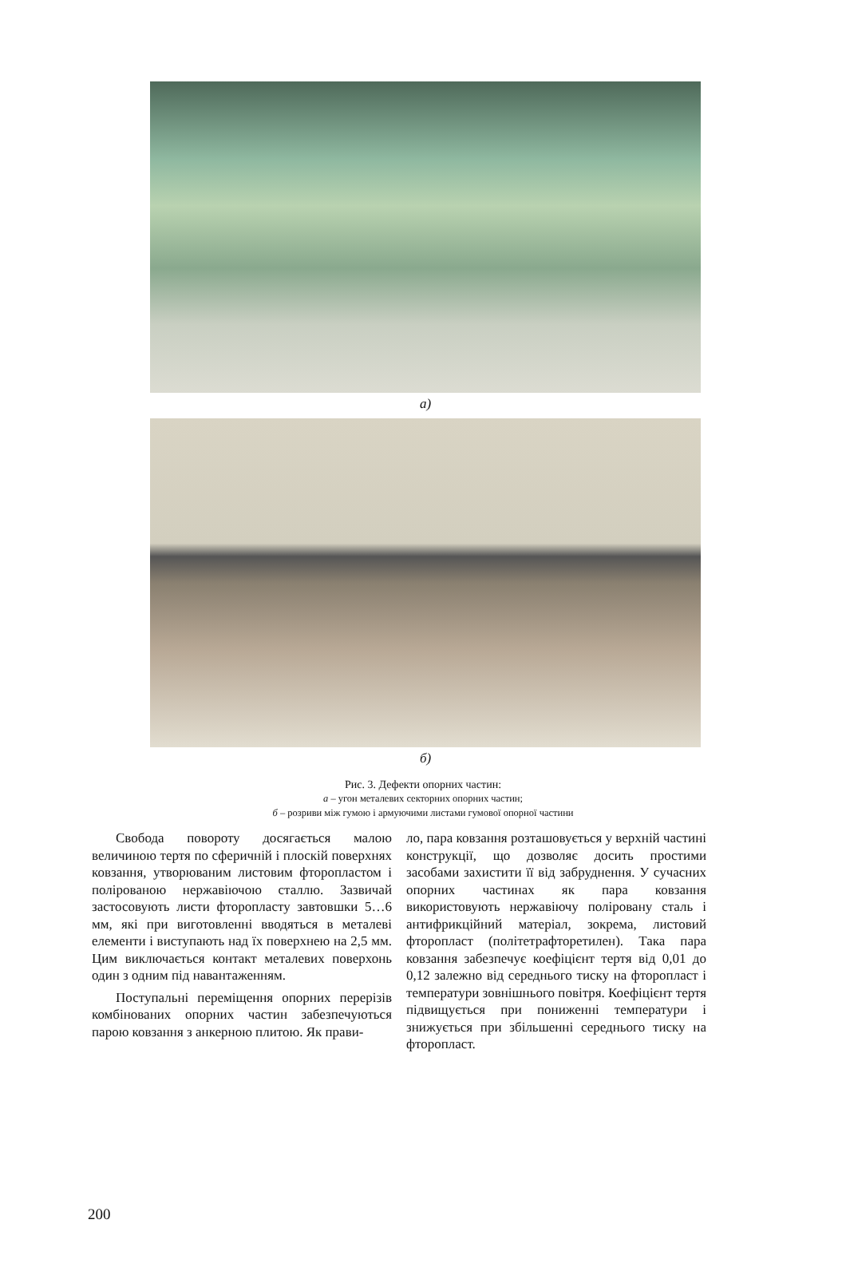а)
б)
Рис. 3. Дефекти опорних частин:
а – угон металевих секторних опорних частин;
б – розриви між гумою і армуючими листами гумової опорної частини
Свобода повороту досягається малою величиною тертя по сферичній і плоскій поверхнях ковзання, утворюваним листовим фторопластом і полірованою нержавіючою сталлю. Зазвичай застосовують листи фторопласту завтовшки 5…6 мм, які при виготовленні вводяться в металеві елементи і виступають над їх поверхнею на 2,5 мм. Цим виключається контакт металевих поверхонь один з одним під навантаженням.
Поступальні переміщення опорних перерізів комбінованих опорних частин забезпечуються парою ковзання з анкерною плитою. Як прави-
ло, пара ковзання розташовується у верхній частині конструкції, що дозволяє досить простими засобами захистити її від забруднення. У сучасних опорних частинах як пара ковзання використовують нержавіючу поліровану сталь і антифрикційний матеріал, зокрема, листовий фторопласт (політетрафторетилен). Така пара ковзання забезпечує коефіцієнт тертя від 0,01 до 0,12 залежно від середнього тиску на фторопласт і температури зовнішнього повітря. Коефіцієнт тертя підвищується при пониженні температури і знижується при збільшенні середнього тиску на фторопласт.
200